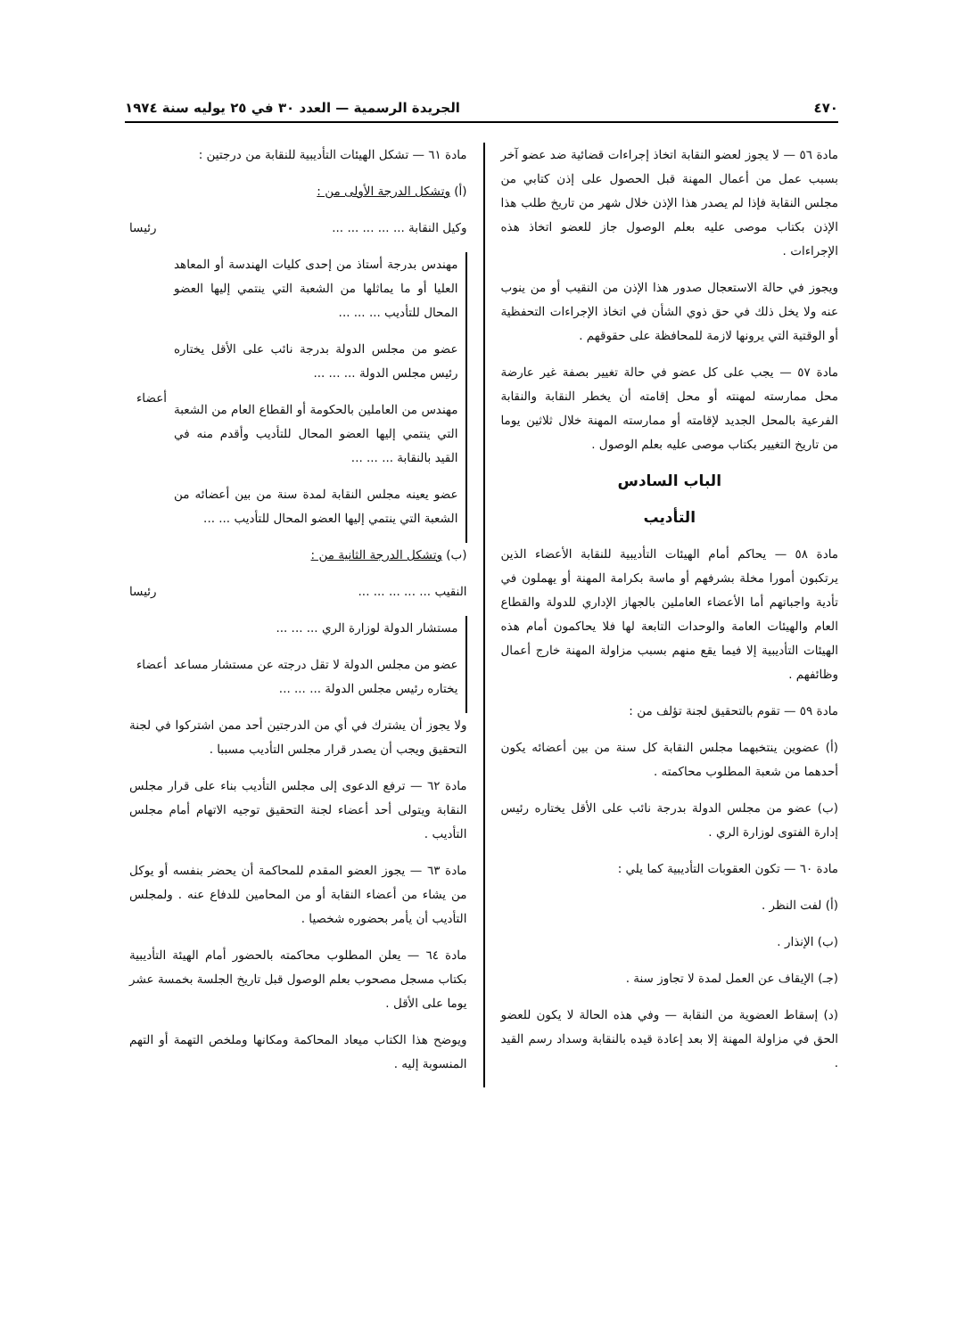٤٧٠ الجريدة الرسمية — العدد ٣٠ في ٢٥ يوليه سنة ١٩٧٤
مادة ٥٦ — لا يجوز لعضو النقابة اتخاذ إجراءات قضائية ضد عضو آخر بسبب عمل من أعمال المهنة قبل الحصول على إذن كتابي من مجلس النقابة فإذا لم يصدر هذا الإذن خلال شهر من تاريخ طلب هذا الإذن بكتاب موصى عليه بعلم الوصول جاز للعضو اتخاذ هذه الإجراءات .
ويجوز في حالة الاستعجال صدور هذا الإذن من النقيب أو من ينوب عنه ولا يخل ذلك في حق ذوي الشأن في اتخاذ الإجراءات التحفظية أو الوقتية التي يرونها لازمة للمحافظة على حقوقهم .
مادة ٥٧ — يجب على كل عضو في حالة تغيير بصفة غير عارضة محل ممارسته لمهنته أو محل إقامته أن يخطر النقابة والنقابة الفرعية بالمحل الجديد لإقامته أو ممارسته المهنة خلال ثلاثين يوما من تاريخ التغيير بكتاب موصى عليه بعلم الوصول .
الباب السادس
التأديب
مادة ٥٨ — يحاكم أمام الهيئات التأديبية للنقابة الأعضاء الذين يرتكبون أمورا مخلة بشرفهم أو ماسة بكرامة المهنة أو يهملون في تأدية واجباتهم أما الأعضاء العاملين بالجهاز الإداري للدولة والقطاع العام والهيئات العامة والوحدات التابعة لها فلا يحاكمون أمام هذه الهيئات التأديبية إلا فيما يقع منهم بسبب مزاولة المهنة خارج أعمال وظائفهم .
مادة ٥٩ — تقوم بالتحقيق لجنة تؤلف من :
(أ) عضوين ينتخبهما مجلس النقابة كل سنة من بين أعضائه يكون أحدهما من شعبة المطلوب محاكمته .
(ب) عضو من مجلس الدولة بدرجة نائب على الأقل يختاره رئيس إدارة الفتوى لوزارة الري .
مادة ٦٠ — تكون العقوبات التأديبية كما يلي :
(أ) لفت النظر .
(ب) الإنذار .
(جـ) الإيقاف عن العمل لمدة لا تجاوز سنة .
(د) إسقاط العضوية من النقابة — وفي هذه الحالة لا يكون للعضو الحق في مزاولة المهنة إلا بعد إعادة قيده بالنقابة وسداد رسم القيد .
مادة ٦١ — تشكل الهيئات التأديبية للنقابة من درجتين :
(أ) وتشكل الدرجة الأولى من :
وكيل النقابة ... ... ... ... ... رئيسا
مهندس بدرجة أستاذ من إحدى كليات الهندسة أو المعاهد العليا أو ما يماثلها من الشعبة التي ينتمي إليها العضو المحال للتأديب ... ... ...
عضو من مجلس الدولة بدرجة نائب على الأقل يختاره رئيس مجلس الدولة ... ... ...
مهندس من العاملين بالحكومة أو القطاع العام من الشعبة التي ينتمي إليها العضو المحال للتأديب وأقدم منه في القيد بالنقابة ... ... ...
عضو يعينه مجلس النقابة لمدة سنة من بين أعضائه من الشعبة التي ينتمي إليها العضو المحال للتأديب ... ...
أعضاء
(ب) وتشكل الدرجة الثانية من :
النقيب ... ... ... ... ... رئيسا
مستشار الدولة لوزارة الري ... ... ...
عضو من مجلس الدولة لا تقل درجته عن مستشار مساعد يختاره رئيس مجلس الدولة ... ... ...
أعضاء
ولا يجوز أن يشترك في أي من الدرجتين أحد ممن اشتركوا في لجنة التحقيق ويجب أن يصدر قرار مجلس التأديب مسببا .
مادة ٦٢ — ترفع الدعوى إلى مجلس التأديب بناء على قرار مجلس النقابة ويتولى أحد أعضاء لجنة التحقيق توجيه الاتهام أمام مجلس التأديب .
مادة ٦٣ — يجوز العضو المقدم للمحاكمة أن يحضر بنفسه أو يوكل من يشاء من أعضاء النقابة أو من المحامين للدفاع عنه . ولمجلس التأديب أن يأمر بحضوره شخصيا .
مادة ٦٤ — يعلن المطلوب محاكمته بالحضور أمام الهيئة التأديبية بكتاب مسجل مصحوب بعلم الوصول قبل تاريخ الجلسة بخمسة عشر يوما على الأقل .
ويوضح هذا الكتاب ميعاد المحاكمة ومكانها وملخص التهمة أو التهم المنسوبة إليه .